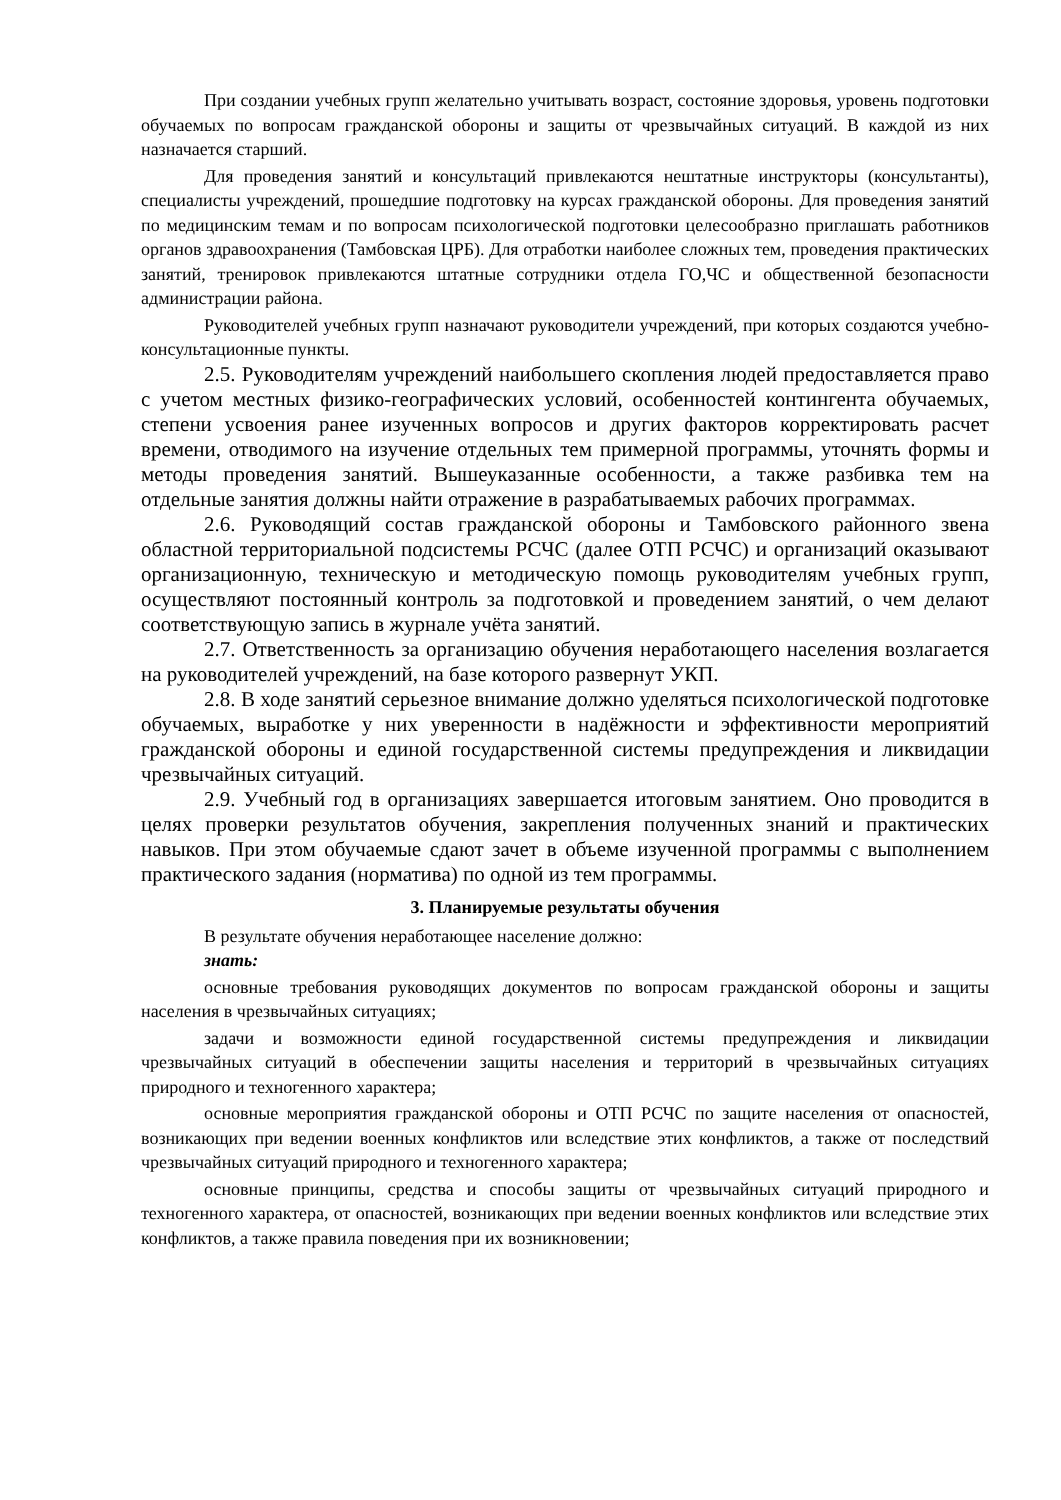При создании учебных групп желательно учитывать возраст, состояние здоровья, уровень подготовки обучаемых по вопросам гражданской обороны и защиты от чрезвычайных ситуаций. В каждой из них назначается старший.
Для проведения занятий и консультаций привлекаются нештатные инструкторы (консультанты), специалисты учреждений, прошедшие подготовку на курсах гражданской обороны. Для проведения занятий по медицинским темам и по вопросам психологической подготовки целесообразно приглашать работников органов здравоохранения (Тамбовская ЦРБ). Для отработки наиболее сложных тем, проведения практических занятий, тренировок привлекаются штатные сотрудники отдела ГО,ЧС и общественной безопасности администрации района.
Руководителей учебных групп назначают руководители учреждений, при которых создаются учебно-консультационные пункты.
2.5. Руководителям учреждений наибольшего скопления людей предоставляется право с учетом местных физико-географических условий, особенностей контингента обучаемых, степени усвоения ранее изученных вопросов и других факторов корректировать расчет времени, отводимого на изучение отдельных тем примерной программы, уточнять формы и методы проведения занятий. Вышеуказанные особенности, а также разбивка тем на отдельные занятия должны найти отражение в разрабатываемых рабочих программах.
2.6. Руководящий состав гражданской обороны и Тамбовского районного звена областной территориальной подсистемы РСЧС (далее ОТП РСЧС) и организаций оказывают организационную, техническую и методическую помощь руководителям учебных групп, осуществляют постоянный контроль за подготовкой и проведением занятий, о чем делают соответствующую запись в журнале учёта занятий.
2.7. Ответственность за организацию обучения неработающего населения возлагается на руководителей учреждений, на базе которого развернут УКП.
2.8. В ходе занятий серьезное внимание должно уделяться психологической подготовке обучаемых, выработке у них уверенности в надёжности и эффективности мероприятий гражданской обороны и единой государственной системы предупреждения и ликвидации чрезвычайных ситуаций.
2.9. Учебный год в организациях завершается итоговым занятием. Оно проводится в целях проверки результатов обучения, закрепления полученных знаний и практических навыков. При этом обучаемые сдают зачет в объеме изученной программы с выполнением практического задания (норматива) по одной из тем программы.
3. Планируемые результаты обучения
В результате обучения неработающее население должно:
знать:
основные требования руководящих документов по вопросам гражданской обороны и защиты населения в чрезвычайных ситуациях;
задачи и возможности единой государственной системы предупреждения и ликвидации чрезвычайных ситуаций в обеспечении защиты населения и территорий в чрезвычайных ситуациях природного и техногенного характера;
основные мероприятия гражданской обороны и ОТП РСЧС по защите населения от опасностей, возникающих при ведении военных конфликтов или вследствие этих конфликтов, а также от последствий чрезвычайных ситуаций природного и техногенного характера;
основные принципы, средства и способы защиты от чрезвычайных ситуаций природного и техногенного характера, от опасностей, возникающих при ведении военных конфликтов или вследствие этих конфликтов, а также правила поведения при их возникновении;